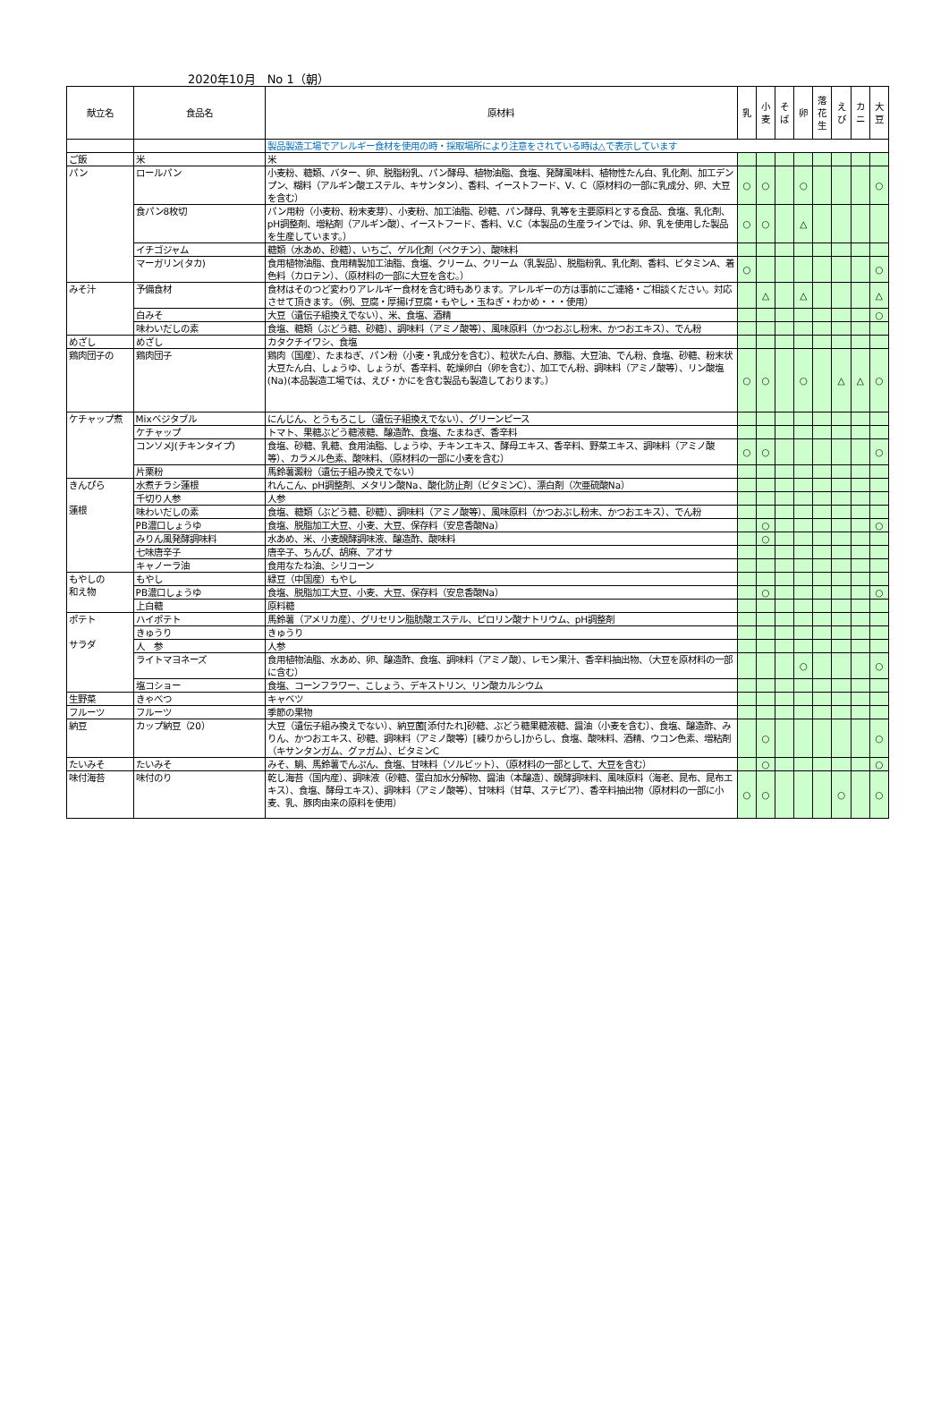2020年10月　No 1（朝）
| 献立名 | 食品名 | 原材料 | 乳 | 小 麦 | そ ば | 卵 | 落 花 生 | え び | カ ニ | 大 豆 |
| --- | --- | --- | --- | --- | --- | --- | --- | --- | --- | --- |
| | | 製品製造工場でアレルギー食材を使用の時・採取場所により注意をされている時は△で表示しています | | | | | | | | |
| ご飯 | 米 | 米 | | | | | | | | |
| パン | ロールパン | 小麦粉、糖類、バター、卵、脱脂粉乳、パン酵母、植物油脂、食塩、発酵風味料、植物性たん白、乳化剤、加工デンプン、糊料（アルギン酸エステル、キサンタン）、香料、イーストフード、V、C（原材料の一部に乳成分、卵、大豆を含む） | ○ | ○ | | ○ | | | | ○ |
| | 食パン8枚切 | パン用粉（小麦粉、粉末麦芽）、小麦粉、加工油脂、砂糖、パン酵母、乳等を主要原料とする食品、食塩、乳化剤、pH調整剤、増粘剤（アルギン酸）、イーストフード、香料、V.C（本製品の生産ラインでは、卵、乳を使用した製品を生産しています。） | ○ | ○ | | △ | | | | |
| | イチゴジャム | 糖類（水あめ、砂糖）、いちご、ゲル化剤（ペクチン）、酸味料 | | | | | | | | |
| | マーガリン(タカ) | 食用植物油脂、食用精製加工油脂、食塩、クリーム、クリーム（乳製品）、脱脂粉乳、乳化剤、香料、ビタミンA、着色料（カロテン）、（原材料の一部に大豆を含む。） | ○ | | | | | | | ○ |
| みそ汁 | 予備食材 | 食材はそのつど変わりアレルギー食材を含む時もあります。アレルギーの方は事前にご連絡・ご相談ください。対応させて頂きます。（例、豆腐・厚揚げ豆腐・もやし・玉ねぎ・わかめ・・・使用） | | △ | | △ | | | | △ |
| | 白みそ | 大豆（遺伝子組換えでない）、米、食塩、酒精 | | | | | | | | ○ |
| | 味わいだしの素 | 食塩、糖類（ぶどう糖、砂糖）、調味料（アミノ酸等）、風味原料（かつおぶし粉末、かつおエキス）、でん粉 | | | | | | | | |
| めざし | めざし | カタクチイワシ、食塩 | | | | | | | | |
| 鶏肉団子の | 鶏肉団子 | 鶏肉（国産）、たまねぎ、パン粉（小麦・乳成分を含む）、粒状たん白、豚脂、大豆油、でん粉、食塩、砂糖、粉末状大豆たん白、しょうゆ、しょうが、香辛料、乾燥卵白（卵を含む）、加工でん粉、調味料（アミノ酸等）、リン酸塩(Na)(本品製造工場では、えび・かにを含む製品も製造しております。） | ○ | ○ | | ○ | | △ | △ | ○ |
| ケチャップ煮 | Mixベジタブル | にんじん、とうもろこし（遺伝子組換えでない）、グリーンピース | | | | | | | | |
| | ケチャップ | トマト、果糖ぶどう糖液糖、醸造酢、食塩、たまねぎ、香辛料 | | | | | | | | |
| | コンソメJ(チキンタイプ) | 食塩、砂糖、乳糖、食用油脂、しょうゆ、チキンエキス、酵母エキス、香辛料、野菜エキス、調味料（アミノ酸等）、カラメル色素、酸味料、（原材料の一部に小麦を含む） | ○ | ○ | | | | | | ○ |
| | 片栗粉 | 馬鈴薯澱粉（遺伝子組み換えでない） | | | | | | | | |
| きんぴら 蓮根 | 水煮チラシ蓮根 | れんこん、pH調整剤、メタリン酸Na、酸化防止剤（ビタミンC）、漂白剤（次亜硫酸Na） | | | | | | | | |
| | 千切り人参 | 人参 | | | | | | | | |
| | 味わいだしの素 | 食塩、糖類（ぶどう糖、砂糖）、調味料（アミノ酸等）、風味原料（かつおぶし粉末、かつおエキス）、でん粉 | | | | | | | | |
| | PB濃口しょうゆ | 食塩、脱脂加工大豆、小麦、大豆、保存料（安息香酸Na） | | ○ | | | | | | ○ |
| | みりん風発酵調味料 | 水あめ、米、小麦醗酵調味液、醸造酢、酸味料 | | ○ | | | | | | |
| | 七味唐辛子 | 唐辛子、ちんぴ、胡麻、アオサ | | | | | | | | |
| | キャノーラ油 | 食用なたね油、シリコーン | | | | | | | | |
| もやしの 和え物 | もやし | 緑豆（中国産）もやし | | | | | | | | |
| | PB濃口しょうゆ | 食塩、脱脂加工大豆、小麦、大豆、保存料（安息香酸Na） | | ○ | | | | | | ○ |
| | 上白糖 | 原料糖 | | | | | | | | |
| ポテト サラダ | ハイポテト | 馬鈴薯（アメリカ産）、グリセリン脂肪酸エステル、ピロリン酸ナトリウム、pH調整剤 | | | | | | | | |
| | きゅうり | きゅうり | | | | | | | | |
| | 人 参 | 人参 | | | | | | | | |
| | ライトマヨネーズ | 食用植物油脂、水あめ、卵、醸造酢、食塩、調味料（アミノ酸）、レモン果汁、香辛料抽出物、（大豆を原材料の一部に含む） | | | | ○ | | | | ○ |
| | 塩コショー | 食塩、コーンフラワー、こしょう、デキストリン、リン酸カルシウム | | | | | | | | |
| 生野菜 | きゃべつ | キャベツ | | | | | | | | |
| フルーツ | フルーツ | 季節の果物 | | | | | | | | |
| 納豆 | カップ納豆（20） | 大豆（遺伝子組み換えでない）、納豆菌[添付たれ]砂糖、ぶどう糖果糖液糖、醤油（小麦を含む）、食塩、醸造酢、みりん、かつおエキス、砂糖、調味料（アミノ酸等）[練りからし]からし、食塩、酸味料、酒精、ウコン色素、増粘剤（キサンタンガム、グァガム）、ビタミンC | | ○ | | | | | | ○ |
| たいみそ | たいみそ | みそ、鯛、馬鈴薯でんぷん、食塩、甘味料（ソルビット）、（原材料の一部として、大豆を含む） | | ○ | | | | | | ○ |
| 味付海苔 | 味付のり | 乾し海苔（国内産）、調味液（砂糖、蛋白加水分解物、醤油（本醸造）、醗酵調味料、風味原料（海老、昆布、昆布エキス）、食塩、酵母エキス）、調味料（アミノ酸等）、甘味料（甘草、ステビア）、香辛料抽出物（原材料の一部に小麦、乳、豚肉由来の原料を使用） | ○ | ○ | | | | ○ | | ○ |